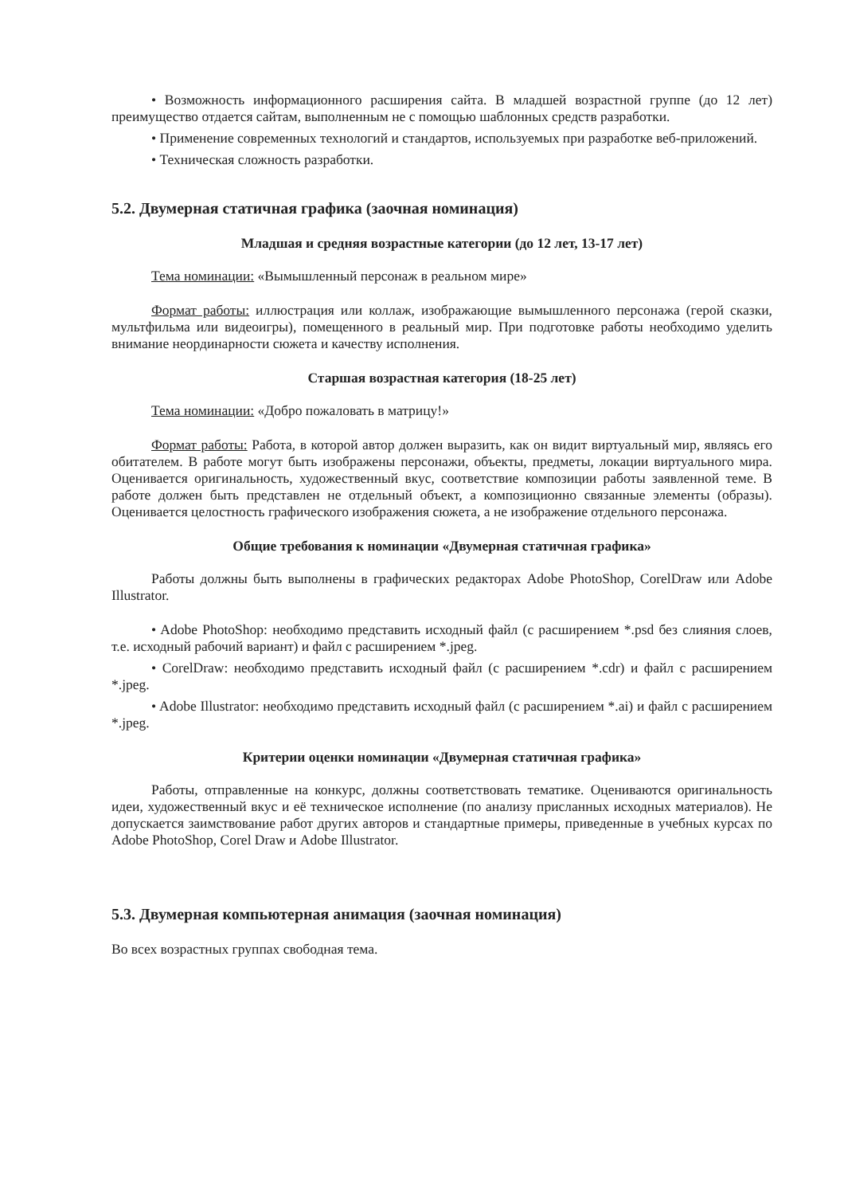• Возможность информационного расширения сайта. В младшей возрастной группе (до 12 лет) преимущество отдается сайтам, выполненным не с помощью шаблонных средств разработки.
• Применение современных технологий и стандартов, используемых при разработке веб-приложений.
• Техническая сложность разработки.
5.2. Двумерная статичная графика (заочная номинация)
Младшая и средняя возрастные категории (до 12 лет, 13-17 лет)
Тема номинации: «Вымышленный персонаж в реальном мире»
Формат работы: иллюстрация или коллаж, изображающие вымышленного персонажа (герой сказки, мультфильма или видеоигры), помещенного в реальный мир. При подготовке работы необходимо уделить внимание неординарности сюжета и качеству исполнения.
Старшая возрастная категория (18-25 лет)
Тема номинации: «Добро пожаловать в матрицу!»
Формат работы: Работа, в которой автор должен выразить, как он видит виртуальный мир, являясь его обитателем. В работе могут быть изображены персонажи, объекты, предметы, локации виртуального мира. Оценивается оригинальность, художественный вкус, соответствие композиции работы заявленной теме. В работе должен быть представлен не отдельный объект, а композиционно связанные элементы (образы). Оценивается целостность графического изображения сюжета, а не изображение отдельного персонажа.
Общие требования к номинации «Двумерная статичная графика»
Работы должны быть выполнены в графических редакторах Adobe PhotoShop, CorelDraw или Adobe Illustrator.
• Adobe PhotoShop: необходимо представить исходный файл (с расширением *.psd без слияния слоев, т.е. исходный рабочий вариант) и файл с расширением *.jpeg.
• CorelDraw: необходимо представить исходный файл (с расширением *.cdr) и файл с расширением *.jpeg.
• Adobe Illustrator: необходимо представить исходный файл (с расширением *.ai) и файл с расширением *.jpeg.
Критерии оценки номинации «Двумерная статичная графика»
Работы, отправленные на конкурс, должны соответствовать тематике. Оцениваются оригинальность идеи, художественный вкус и её техническое исполнение (по анализу присланных исходных материалов). Не допускается заимствование работ других авторов и стандартные примеры, приведенные в учебных курсах по Adobe PhotoShop, Corel Draw и Adobe Illustrator.
5.3. Двумерная компьютерная анимация (заочная номинация)
Во всех возрастных группах свободная тема.